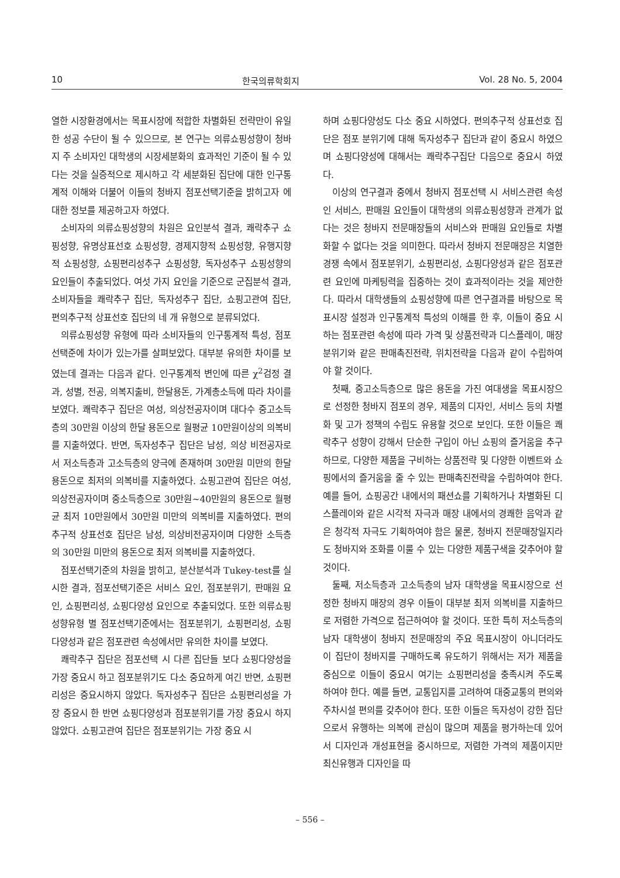10 한국의류학회지 Vol. 28 No. 5, 2004
열한 시장환경에서는 목표시장에 적합한 차별화된 전략만이 유일한 성공 수단이 될 수 있으므로, 본 연구는 의류쇼핑성향이 청바지 주 소비자인 대학생의 시장세분화의 효과적인 기준이 될 수 있다는 것을 실증적으로 제시하고 각 세분화된 집단에 대한 인구통계적 이해와 더불어 이들의 청바지 점포선택기준을 밝히고자 에 대한 정보를 제공하고자 하였다.
소비자의 의류쇼핑성향의 차원은 요인분석 결과, 쾌락추구 쇼핑성향, 유명상표선호 쇼핑성향, 경제지향적 쇼핑성향, 유행지향적 쇼핑성향, 쇼핑편리성추구 쇼핑성향, 독자성추구 쇼핑성향의 요인들이 추출되었다. 여섯 가지 요인을 기준으로 군집분석 결과, 소비자들을 쾌락추구 집단, 독자성추구 집단, 쇼핑고관여 집단, 편의추구적 상표선호 집단의 네 개 유형으로 분류되었다.
의류쇼핑성향 유형에 따라 소비자들의 인구통계적 특성, 점포선택준에 차이가 있는가를 살펴보았다. 대부분 유의한 차이를 보였는데 결과는 다음과 같다. 인구통계적 변인에 따른 χ<sup>2</sup>검정 결과, 성별, 전공, 의복지출비, 한달용돈, 가계총소득에 따라 차이를 보였다. 쾌락추구 집단은 여성, 의상전공자이며 대다수 중고소득층의 30만원 이상의 한달 용돈으로 월평균 10만원이상의 의복비를 지출하였다. 반면, 독자성추구 집단은 남성, 의상 비전공자로서 저소득층과 고소득층의 양극에 존재하며 30만원 미만의 한달 용돈으로 최저의 의복비를 지출하였다. 쇼핑고관여 집단은 여성, 의상전공자이며 중소득층으로 30만원~40만원의 용돈으로 월평균 최저 10만원에서 30만원 미만의 의복비를 지출하였다. 편의추구적 상표선호 집단은 남성, 의상비전공자이며 다양한 소득층의 30만원 미만의 용돈으로 최저 의복비를 지출하였다.
점포선택기준의 차원을 밝히고, 분산분석과 Tukey-test를 실시한 결과, 점포선택기준은 서비스 요인, 점포분위기, 판매원 요인, 쇼핑편리성, 쇼핑다양성 요인으로 추출되었다. 또한 의류쇼핑성향유형 별 점포선택기준에서는 점포분위기, 쇼핑편리성, 쇼핑다양성과 같은 점포관련 속성에서만 유의한 차이를 보였다.
쾌락추구 집단은 점포선택 시 다른 집단들 보다 쇼핑다양성을 가장 중요시 하고 점포분위기도 다소 중요하게 여긴 반면, 쇼핑편리성은 중요시하지 않았다. 독자성추구 집단은 쇼핑편리성을 가장 중요시 한 반면 쇼핑다양성과 점포분위기를 가장 중요시 하지 않았다. 쇼핑고관여 집단은 점포분위기는 가장 중요 시
하며 쇼핑다양성도 다소 중요 시하였다. 편의추구적 상표선호 집단은 점포 분위기에 대해 독자성추구 집단과 같이 중요시 하였으며 쇼핑다양성에 대해서는 쾌락추구집단 다음으로 중요시 하였다.
이상의 연구결과 중에서 청바지 점포선택 시 서비스관련 속성인 서비스, 판매원 요인들이 대학생의 의류쇼핑성향과 관계가 없다는 것은 청바지 전문매장들의 서비스와 판매원 요인들로 차별화할 수 없다는 것을 의미한다. 따라서 청바지 전문매장은 치열한 경쟁 속에서 점포분위기, 쇼핑편리성, 쇼핑다양성과 같은 점포관련 요인에 마케팅력을 집중하는 것이 효과적이라는 것을 제안한다. 따라서 대학생들의 쇼핑성향에 따른 연구결과를 바탕으로 목표시장 설정과 인구통계적 특성의 이해를 한 후, 이들이 중요 시하는 점포관련 속성에 따라 가격 및 상품전략과 디스플레이, 매장분위기와 같은 판매촉진전략, 위치전략을 다음과 같이 수립하여야 할 것이다.
첫째, 중고소득층으로 많은 용돈을 가진 여대생을 목표시장으로 선정한 청바지 점포의 경우, 제품의 디자인, 서비스 등의 차별화 및 고가 정책의 수립도 유용할 것으로 보인다. 또한 이들은 쾌락추구 성향이 강해서 단순한 구입이 아닌 쇼핑의 즐거움을 추구하므로, 다양한 제품을 구비하는 상품전략 및 다양한 이벤트와 쇼핑에서의 즐거움을 줄 수 있는 판매촉진전략을 수립하여야 한다. 예를 들어, 쇼핑공간 내에서의 패션쇼를 기획하거나 차별화된 디스플레이와 같은 시각적 자극과 매장 내에서의 경쾌한 음악과 같은 청각적 자극도 기획하여야 함은 물론, 청바지 전문매장일지라도 청바지와 조화를 이룰 수 있는 다양한 제품구색을 갖추어야 할 것이다.
둘째, 저소득층과 고소득층의 남자 대학생을 목표시장으로 선정한 청바지 매장의 경우 이들이 대부분 최저 의복비를 지출하므로 저렴한 가격으로 접근하여야 할 것이다. 또한 특히 저소득층의 남자 대학생이 청바지 전문매장의 주요 목표시장이 아니더라도 이 집단이 청바지를 구매하도록 유도하기 위해서는 저가 제품을 중심으로 이들이 중요시 여기는 쇼핑편리성을 충족시켜 주도록 하여야 한다. 예를 들면, 교통입지를 고려하여 대중교통의 편의와 주차시설 편의를 갖추어야 한다. 또한 이들은 독자성이 강한 집단으로서 유행하는 의복에 관심이 많으며 제품을 평가하는데 있어서 디자인과 개성표현을 중시하므로, 저렴한 가격의 제품이지만 최신유행과 디자인을 따
– 556 –